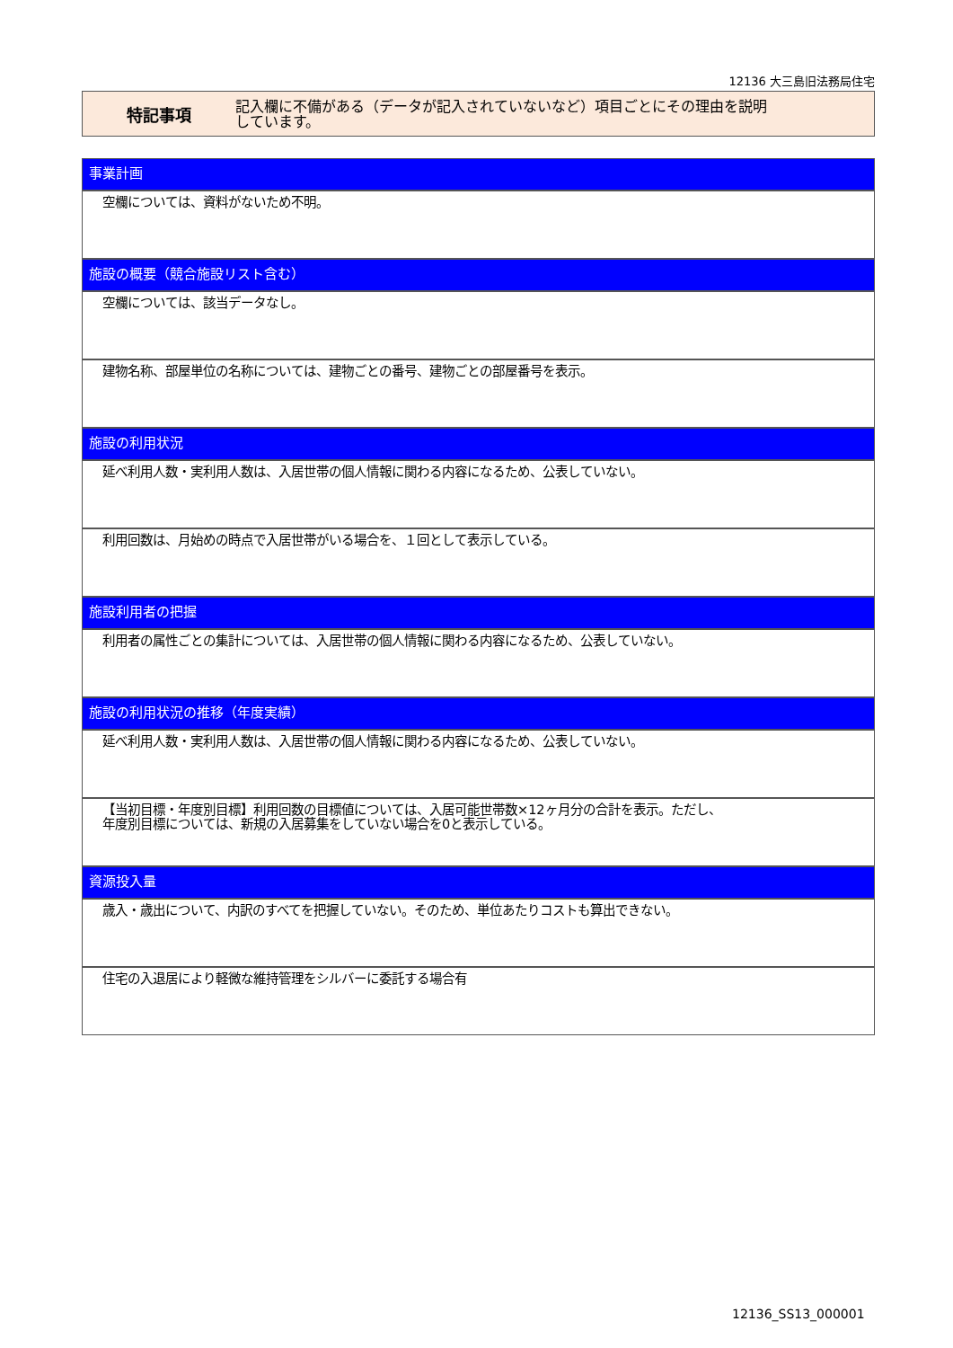12136 大三島旧法務局住宅
特記事項
記入欄に不備がある（データが記入されていないなど）項目ごとにその理由を説明
しています。
事業計画
空欄については、資料がないため不明。
施設の概要（競合施設リスト含む）
空欄については、該当データなし。
建物名称、部屋単位の名称については、建物ごとの番号、建物ごとの部屋番号を表示。
施設の利用状況
延べ利用人数・実利用人数は、入居世帯の個人情報に関わる内容になるため、公表していない。
利用回数は、月始めの時点で入居世帯がいる場合を、１回として表示している。
施設利用者の把握
利用者の属性ごとの集計については、入居世帯の個人情報に関わる内容になるため、公表していない。
施設の利用状況の推移（年度実績）
延べ利用人数・実利用人数は、入居世帯の個人情報に関わる内容になるため、公表していない。
【当初目標・年度別目標】利用回数の目標値については、入居可能世帯数×12ヶ月分の合計を表示。ただし、
年度別目標については、新規の入居募集をしていない場合を0と表示している。
資源投入量
歳入・歳出について、内訳のすべてを把握していない。そのため、単位あたりコストも算出できない。
住宅の入退居により軽微な維持管理をシルバーに委託する場合有
12136_SS13_000001